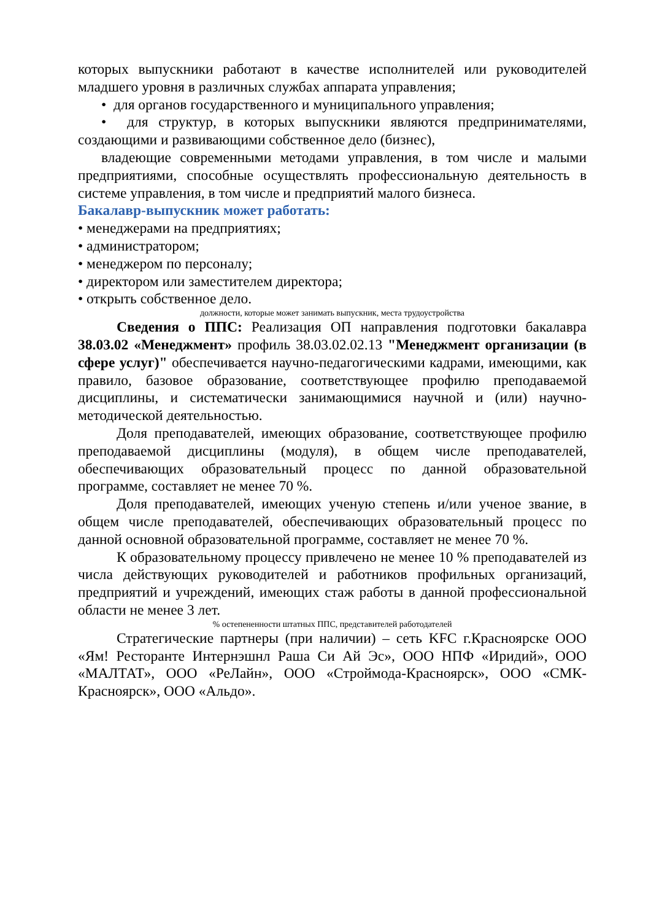которых выпускники работают в качестве исполнителей или руководителей младшего уровня в различных службах аппарата управления;
• для органов государственного и муниципального управления;
• для структур, в которых выпускники являются предпринимателями, создающими и развивающими собственное дело (бизнес),
владеющие современными методами управления, в том числе и малыми предприятиями, способные осуществлять профессиональную деятельность в системе управления, в том числе и предприятий малого бизнеса.
Бакалавр-выпускник может работать:
• менеджерами на предприятиях;
• администратором;
• менеджером по персоналу;
• директором или заместителем директора;
• открыть собственное дело.
должности, которые может занимать выпускник, места трудоустройства
Сведения о ППС: Реализация ОП направления подготовки бакалавра 38.03.02 «Менеджмент» профиль 38.03.02.02.13 "Менеджмент организации (в сфере услуг)" обеспечивается научно-педагогическими кадрами, имеющими, как правило, базовое образование, соответствующее профилю преподаваемой дисциплины, и систематически занимающимися научной и (или) научно-методической деятельностью.
Доля преподавателей, имеющих образование, соответствующее профилю преподаваемой дисциплины (модуля), в общем числе преподавателей, обеспечивающих образовательный процесс по данной образовательной программе, составляет не менее 70 %.
Доля преподавателей, имеющих ученую степень и/или ученое звание, в общем числе преподавателей, обеспечивающих образовательный процесс по данной основной образовательной программе, составляет не менее 70 %.
К образовательному процессу привлечено не менее 10 % преподавателей из числа действующих руководителей и работников профильных организаций, предприятий и учреждений, имеющих стаж работы в данной профессиональной области не менее 3 лет.
% остепененности штатных ППС, представителей работодателей
Стратегические партнеры (при наличии) – сеть KFC г.Красноярске ООО «Ям! Ресторанте Интернэшнл Раша Си Ай Эс», ООО НПФ «Иридий», ООО «МАЛТАТ», ООО «РеЛайн», ООО «Строймода-Красноярск», ООО «СМК-Красноярск», ООО «Альдо».